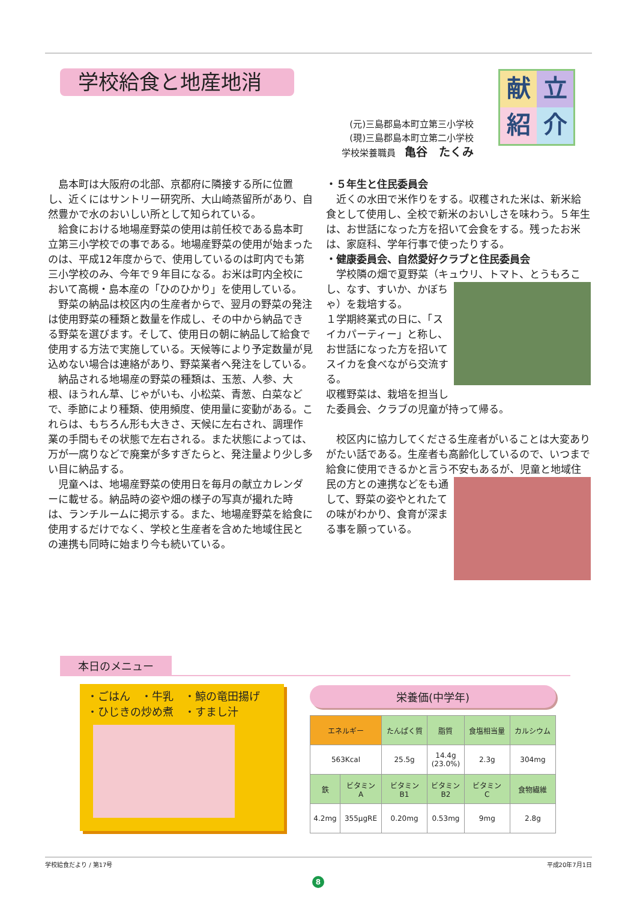学校給食と地産地消
献
立
紹
介
(元)三島郡島本町立第三小学校
(現)三島郡島本町立第二小学校
学校栄養職員　亀谷　たくみ
島本町は大阪府の北部、京都府に隣接する所に位置し、近くにはサントリー研究所、大山崎蒸留所があり、自然豊かで水のおいしい所として知られている。
給食における地場産野菜の使用は前任校である島本町立第三小学校での事である。地場産野菜の使用が始まったのは、平成12年度からで、使用しているのは町内でも第三小学校のみ、今年で９年目になる。お米は町内全校において高槻・島本産の「ひのひかり」を使用している。
野菜の納品は校区内の生産者からで、翌月の野菜の発注は使用野菜の種類と数量を作成し、その中から納品できる野菜を選びます。そして、使用日の朝に納品して給食で使用する方法で実施している。天候等により予定数量が見込めない場合は連絡があり、野菜業者へ発注をしている。
納品される地場産の野菜の種類は、玉葱、人参、大根、ほうれん草、じゃがいも、小松菜、青葱、白菜などで、季節により種類、使用頻度、使用量に変動がある。これらは、もちろん形も大きさ、天候に左右され、調理作業の手間もその状態で左右される。また状態によっては、万が一腐りなどで廃棄が多すぎたらと、発注量より少し多い目に納品する。
児童へは、地場産野菜の使用日を毎月の献立カレンダーに載せる。納品時の姿や畑の様子の写真が撮れた時は、ランチルームに掲示する。また、地場産野菜を給食に使用するだけでなく、学校と生産者を含めた地域住民との連携も同時に始まり今も続いている。
・５年生と住民委員会
近くの水田で米作りをする。収穫された米は、新米給食として使用し、全校で新米のおいしさを味わう。５年生は、お世話になった方を招いて会食をする。残ったお米は、家庭科、学年行事で使ったりする。
・健康委員会、自然愛好クラブと住民委員会
学校隣の畑で夏野菜（キュウリ、トマト、とう もろこし、なす、すいか、かぼちゃ）を栽培する。
１学期終業式の日に、「スイカパーティー」と称し、お世話になった方を招いてスイカを食べながら交流する。
収穫野菜は、栽培を担当した委員会、クラブの児童が持って帰る。
校区内に協力してくださる生産者がいることは大変ありがたい話である。生産者も高齢化しているので、いつまで給食に使用できるかと言う不安 もあるが、児童と地域住民の方との連携などをも通して、野菜の姿やとれたての味がわかり、食育が深まる事を願っている。
本日のメニュー
・ごはん　・牛乳　・鯨の竜田揚げ
・ひじきの炒め煮　・すまし汁
栄養価(中学年)
| エネルギー | | たんぱく質 | 脂質 | 食塩相当量 | カルシウム |
| --- | --- | --- | --- | --- | --- |
| 563Kcal | | 25.5g | 14.4g (23.0%) | 2.3g | 304mg |
| 鉄 | ビタミン A | ビタミン B1 | ビタミン B2 | ビタミン C | 食物繊維 |
| 4.2mg | 355μgRE | 0.20mg | 0.53mg | 9mg | 2.8g |
学校給食だより / 第17号 平成20年7月1日
8